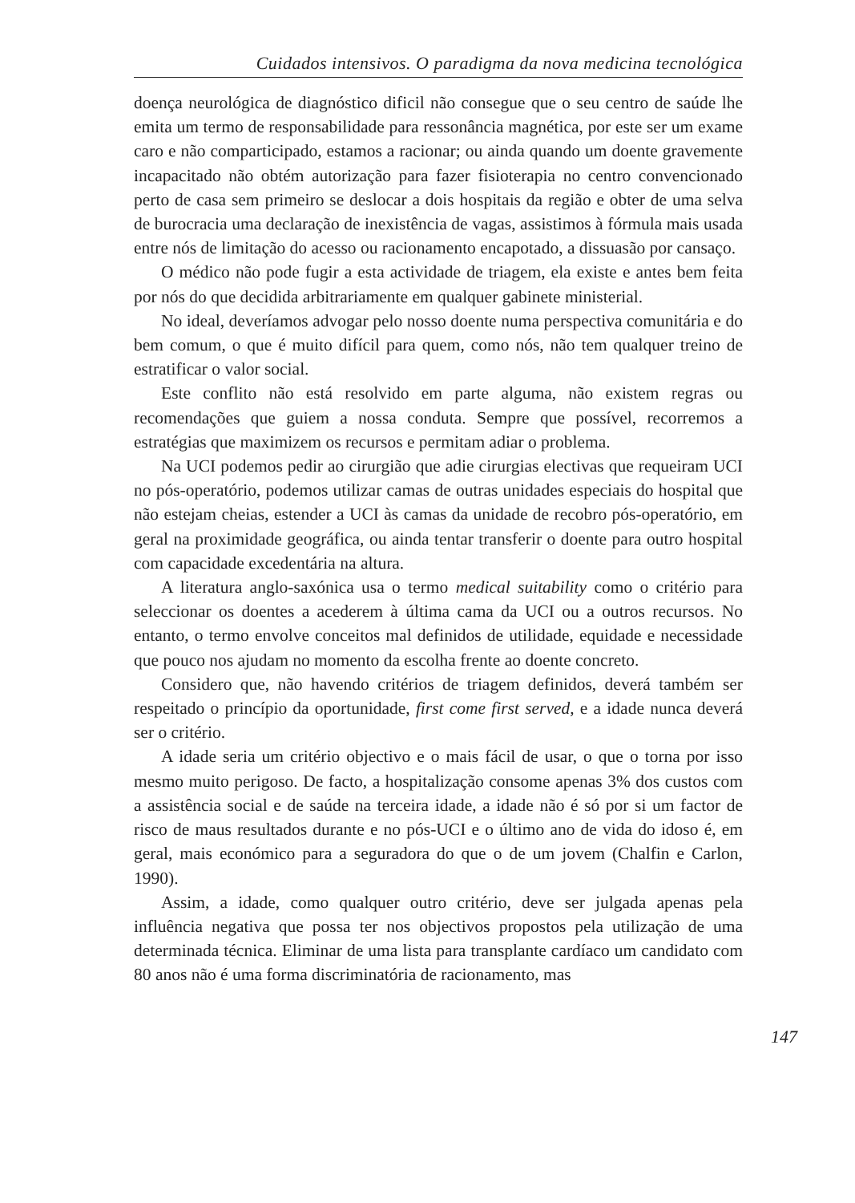Cuidados intensivos. O paradigma da nova medicina tecnológica
doença neurológica de diagnóstico dificil não consegue que o seu centro de saúde lhe emita um termo de responsabilidade para ressonância magnética, por este ser um exame caro e não comparticipado, estamos a racionar; ou ainda quando um doente gravemente incapacitado não obtém autorização para fazer fisioterapia no centro convencionado perto de casa sem primeiro se deslocar a dois hospitais da região e obter de uma selva de burocracia uma declaração de inexistência de vagas, assistimos à fórmula mais usada entre nós de limitação do acesso ou racionamento encapotado, a dissuasão por cansaço.
O médico não pode fugir a esta actividade de triagem, ela existe e antes bem feita por nós do que decidida arbitrariamente em qualquer gabinete ministerial.
No ideal, deveríamos advogar pelo nosso doente numa perspectiva comunitária e do bem comum, o que é muito difícil para quem, como nós, não tem qualquer treino de estratificar o valor social.
Este conflito não está resolvido em parte alguma, não existem regras ou recomendações que guiem a nossa conduta. Sempre que possível, recorremos a estratégias que maximizem os recursos e permitam adiar o problema.
Na UCI podemos pedir ao cirurgião que adie cirurgias electivas que requeiram UCI no pós-operatório, podemos utilizar camas de outras unidades especiais do hospital que não estejam cheias, estender a UCI às camas da unidade de recobro pós-operatório, em geral na proximidade geográfica, ou ainda tentar transferir o doente para outro hospital com capacidade excedentária na altura.
A literatura anglo-saxónica usa o termo medical suitability como o critério para seleccionar os doentes a acederem à última cama da UCI ou a outros recursos. No entanto, o termo envolve conceitos mal definidos de utilidade, equidade e necessidade que pouco nos ajudam no momento da escolha frente ao doente concreto.
Considero que, não havendo critérios de triagem definidos, deverá também ser respeitado o princípio da oportunidade, first come first served, e a idade nunca deverá ser o critério.
A idade seria um critério objectivo e o mais fácil de usar, o que o torna por isso mesmo muito perigoso. De facto, a hospitalização consome apenas 3% dos custos com a assistência social e de saúde na terceira idade, a idade não é só por si um factor de risco de maus resultados durante e no pós-UCI e o último ano de vida do idoso é, em geral, mais económico para a seguradora do que o de um jovem (Chalfin e Carlon, 1990).
Assim, a idade, como qualquer outro critério, deve ser julgada apenas pela influência negativa que possa ter nos objectivos propostos pela utilização de uma determinada técnica. Eliminar de uma lista para transplante cardíaco um candidato com 80 anos não é uma forma discriminatória de racionamento, mas
147